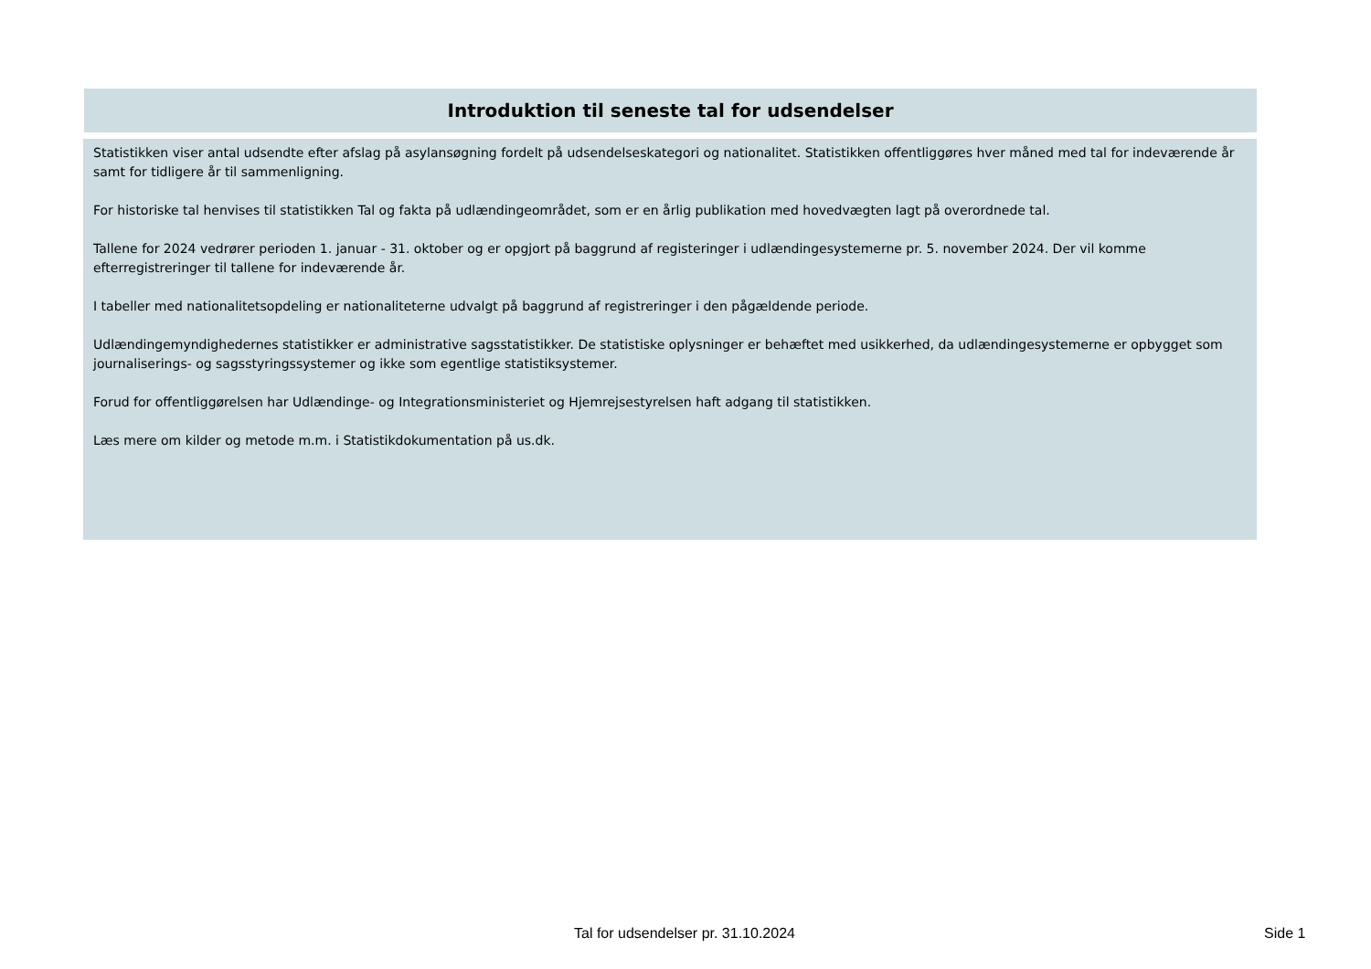Introduktion til seneste tal for udsendelser
Statistikken viser antal udsendte efter afslag på asylansøgning fordelt på udsendelseskategori og nationalitet. Statistikken offentliggøres hver måned med tal for indeværende år samt for tidligere år til sammenligning.
For historiske tal henvises til statistikken Tal og fakta på udlændingeområdet, som er en årlig publikation med hovedvægten lagt på overordnede tal.
Tallene for 2024 vedrører perioden 1. januar - 31. oktober og er opgjort på baggrund af registeringer i udlændingesystemerne pr. 5. november 2024. Der vil komme efterregistreringer til tallene for indeværende år.
I tabeller med nationalitetsopdeling er nationaliteterne udvalgt på baggrund af registreringer i den pågældende periode.
Udlændingemyndighedernes statistikker er administrative sagsstatistikker. De statistiske oplysninger er behæftet med usikkerhed, da udlændingesystemerne er opbygget som journaliserings- og sagsstyringssystemer og ikke som egentlige statistiksystemer.
Forud for offentliggørelsen har Udlændinge- og Integrationsministeriet og Hjemrejsestyrelsen haft adgang til statistikken.
Læs mere om kilder og metode m.m. i Statistikdokumentation på us.dk.
Tal for udsendelser pr. 31.10.2024 Side 1